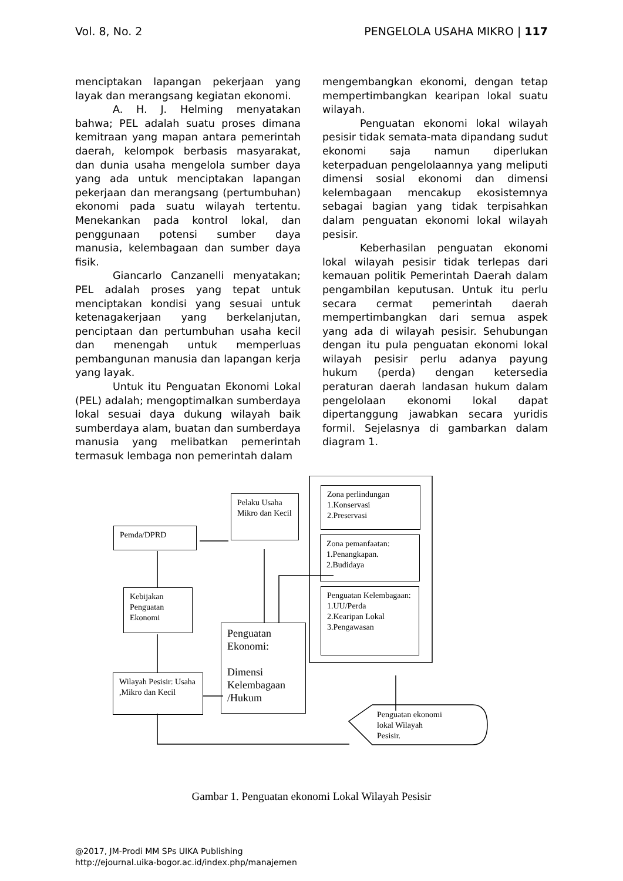Vol. 8, No. 2 PENGELOLA USAHA MIKRO | 117
menciptakan lapangan pekerjaan yang layak dan merangsang kegiatan ekonomi.
A. H. J. Helming menyatakan bahwa; PEL adalah suatu proses dimana kemitraan yang mapan antara pemerintah daerah, kelompok berbasis masyarakat, dan dunia usaha mengelola sumber daya yang ada untuk menciptakan lapangan pekerjaan dan merangsang (pertumbuhan) ekonomi pada suatu wilayah tertentu. Menekankan pada kontrol lokal, dan penggunaan potensi sumber daya manusia, kelembagaan dan sumber daya fisik.
Giancarlo Canzanelli menyatakan; PEL adalah proses yang tepat untuk menciptakan kondisi yang sesuai untuk ketenagakerjaan yang berkelanjutan, penciptaan dan pertumbuhan usaha kecil dan menengah untuk memperluas pembangunan manusia dan lapangan kerja yang layak.
Untuk itu Penguatan Ekonomi Lokal (PEL) adalah; mengoptimalkan sumberdaya lokal sesuai daya dukung wilayah baik sumberdaya alam, buatan dan sumberdaya manusia yang melibatkan pemerintah termasuk lembaga non pemerintah dalam
mengembangkan ekonomi, dengan tetap mempertimbangkan kearipan lokal suatu wilayah.
Penguatan ekonomi lokal wilayah pesisir tidak semata-mata dipandang sudut ekonomi saja namun diperlukan keterpaduan pengelolaannya yang meliputi dimensi sosial ekonomi dan dimensi kelembagaan mencakup ekosistemnya sebagai bagian yang tidak terpisahkan dalam penguatan ekonomi lokal wilayah pesisir.
Keberhasilan penguatan ekonomi lokal wilayah pesisir tidak terlepas dari kemauan politik Pemerintah Daerah dalam pengambilan keputusan. Untuk itu perlu secara cermat pemerintah daerah mempertimbangkan dari semua aspek yang ada di wilayah pesisir. Sehubungan dengan itu pula penguatan ekonomi lokal wilayah pesisir perlu adanya payung hukum (perda) dengan ketersedia peraturan daerah landasan hukum dalam pengelolaan ekonomi lokal dapat dipertanggung jawabkan secara yuridis formil. Sejelasnya di gambarkan dalam diagram 1.
Pelaku Usaha Mikro dan Kecil
Pemda/DPRD
Kebijakan Penguatan Ekonomi
Penguatan Ekonomi:
Dimensi Kelembagaan /Hukum
Wilayah Pesisir: Usaha ,Mikro dan Kecil
Zona perlindungan
1.Konservasi
2.Preservasi
Zona pemanfaatan:
1.Penangkapan.
2.Budidaya
Penguatan Kelembagaan:
1.UU/Perda
2.Kearipan Lokal
3.Pengawasan
Penguatan ekonomi
lokal Wilayah
Pesisir.
Gambar 1. Penguatan ekonomi Lokal Wilayah Pesisir
@2017, JM-Prodi MM SPs UIKA Publishing
http://ejournal.uika-bogor.ac.id/index.php/manajemen